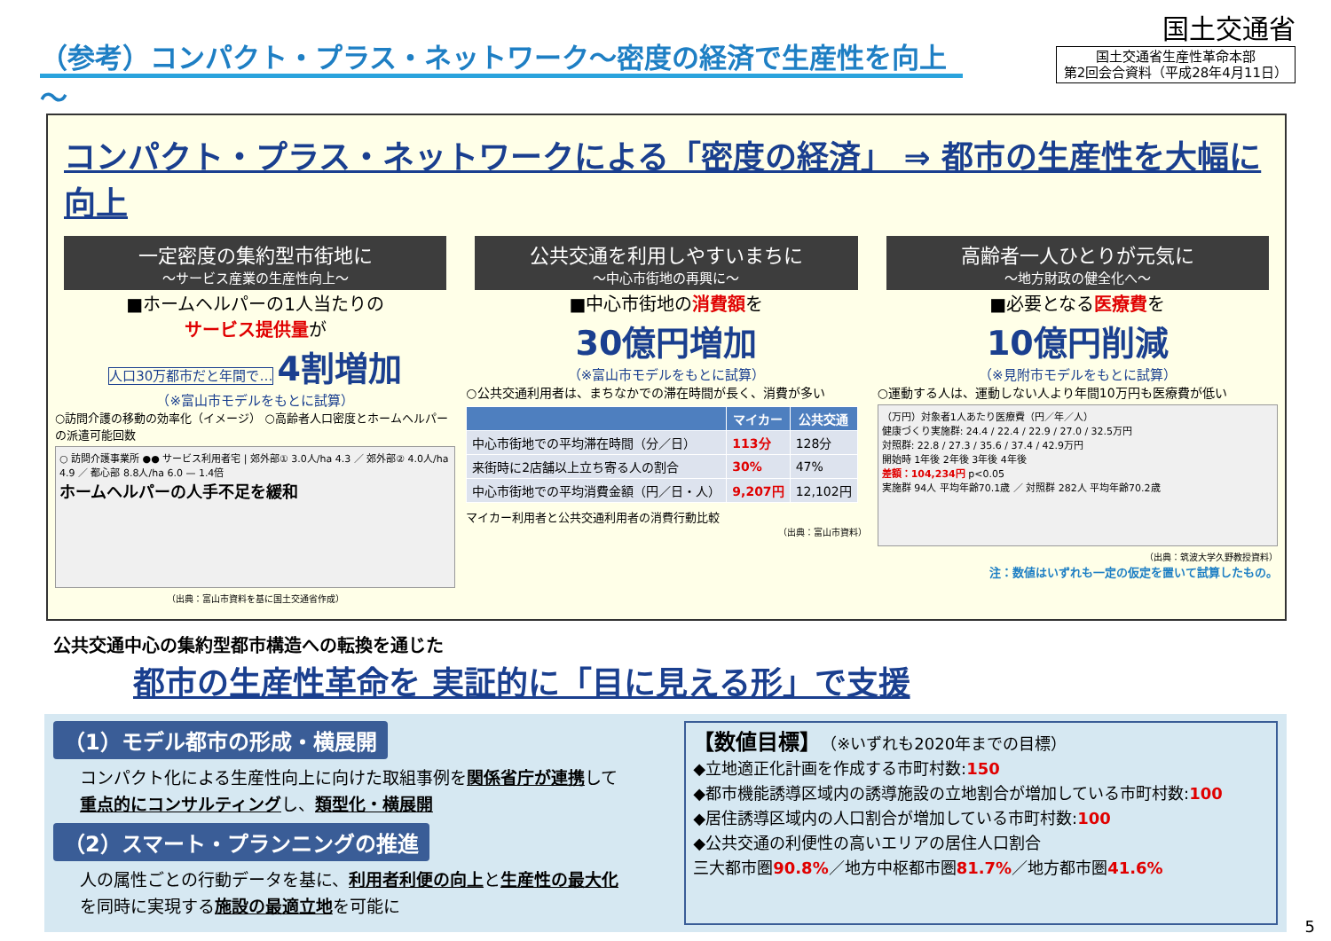（参考）コンパクト・プラス・ネットワーク～密度の経済で生産性を向上～
国土交通省
国土交通省生産性革命本部
第2回会合資料（平成28年4月11日）
コンパクト・プラス・ネットワークによる「密度の経済」 ⇒ 都市の生産性を大幅に向上
一定密度の集約型市街地に
～サービス産業の生産性向上～
■ホームヘルパーの1人当たりの
サービス提供量が
人口30万都市だと年間で… 4割増加
（※富山市モデルをもとに試算）
○訪問介護の移動の効率化（イメージ） ○高齢者人口密度とホームヘルパーの派遣可能回数
○ 訪問介護事業所 ●● サービス利用者宅 | 郊外部① 3.0人/ha 4.3 ／ 郊外部② 4.0人/ha 4.9 ／ 都心部 8.8人/ha 6.0 — 1.4倍
ホームヘルパーの人手不足を緩和
（出典：富山市資料を基に国土交通省作成）
公共交通を利用しやすいまちに
～中心市街地の再興に～
■中心市街地の消費額を
30億円増加
（※富山市モデルをもとに試算）
○公共交通利用者は、まちなかでの滞在時間が長く、消費が多い
| | マイカー | 公共交通 |
| --- | --- | --- |
| 中心市街地での平均滞在時間（分／日） | 113分 | 128分 |
| 来街時に2店舗以上立ち寄る人の割合 | 30% | 47% |
| 中心市街地での平均消費金額（円／日・人） | 9,207円 | 12,102円 |
マイカー利用者と公共交通利用者の消費行動比較
（出典：富山市資料）
高齢者一人ひとりが元気に
～地方財政の健全化へ～
■必要となる医療費を
10億円削減
（※見附市モデルをもとに試算）
○運動する人は、運動しない人より年間10万円も医療費が低い
（万円）対象者1人あたり医療費（円／年／人）
健康づくり実施群: 24.4 / 22.4 / 22.9 / 27.0 / 32.5万円
対照群: 22.8 / 27.3 / 35.6 / 37.4 / 42.9万円
開始時 1年後 2年後 3年後 4年後
差額：104,234円 p<0.05
実施群 94人 平均年齢70.1歳 ／ 対照群 282人 平均年齢70.2歳
（出典：筑波大学久野教授資料）
注：数値はいずれも一定の仮定を置いて試算したもの。
公共交通中心の集約型都市構造への転換を通じた
都市の生産性革命を 実証的に「目に見える形」で支援
（1）モデル都市の形成・横展開
コンパクト化による生産性向上に向けた取組事例を関係省庁が連携して重点的にコンサルティングし、類型化・横展開
（2）スマート・プランニングの推進
人の属性ごとの行動データを基に、利用者利便の向上と生産性の最大化を同時に実現する施設の最適立地を可能に
【数値目標】（※いずれも2020年までの目標）
◆立地適正化計画を作成する市町村数:150
◆都市機能誘導区域内の誘導施設の立地割合が増加している市町村数:100
◆居住誘導区域内の人口割合が増加している市町村数:100
◆公共交通の利便性の高いエリアの居住人口割合
三大都市圏90.8%／地方中枢都市圏81.7%／地方都市圏41.6%
5